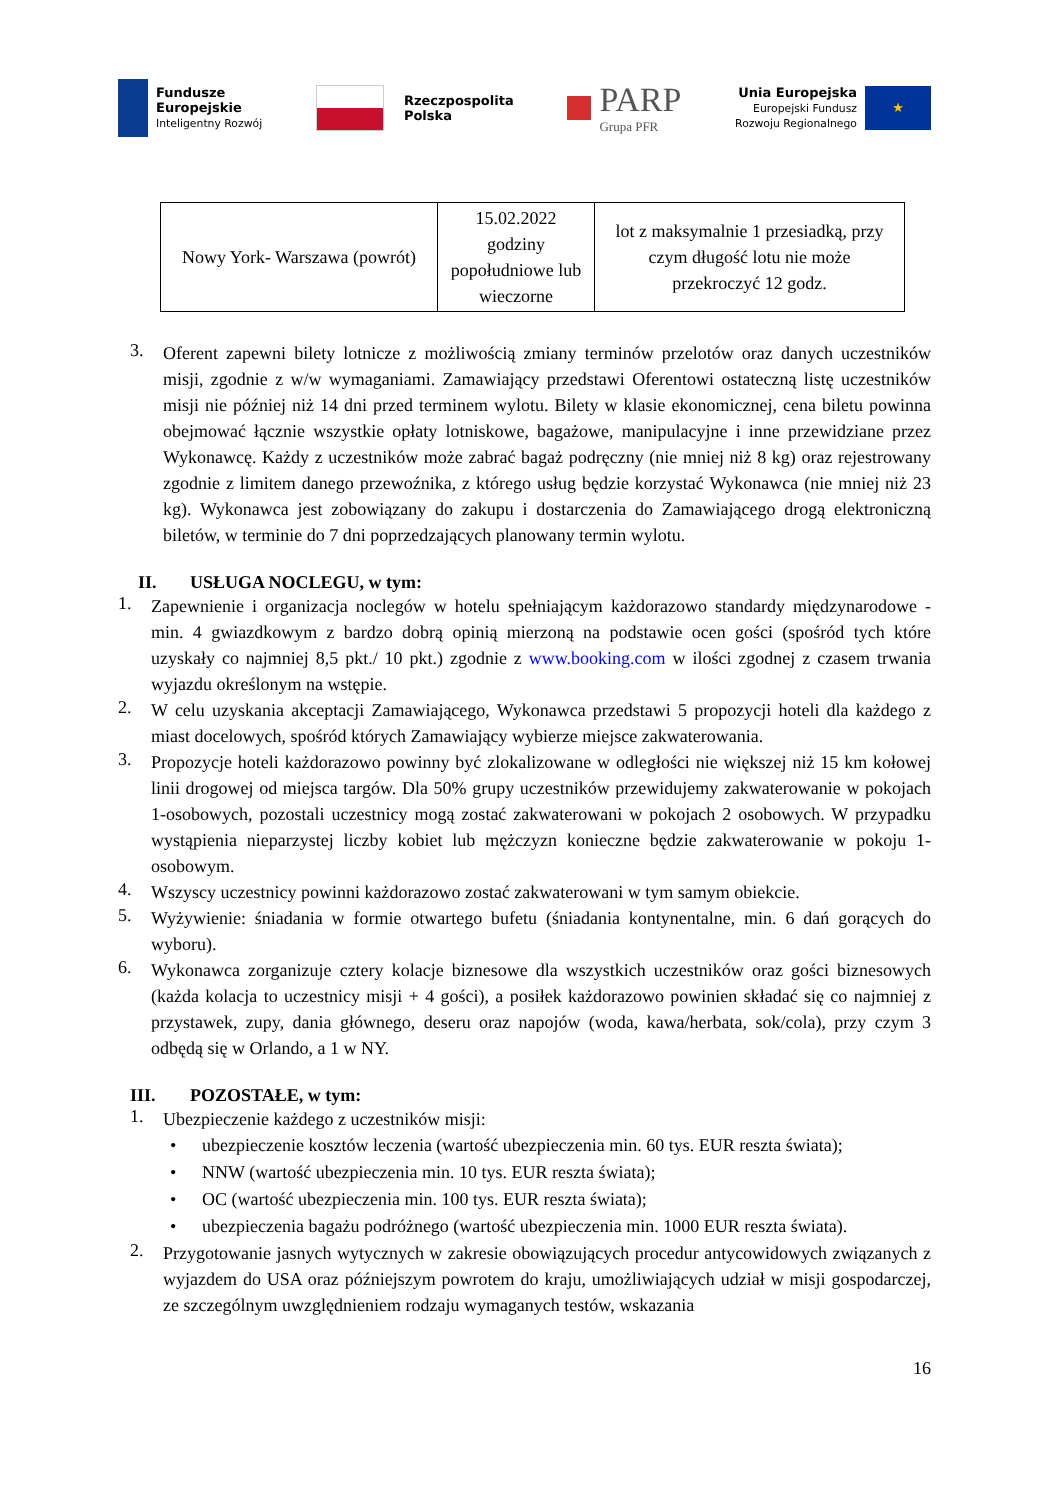Fundusze
Europejskie
Inteligentny Rozwój
Rzeczpospolita
Polska
PARP
Grupa PFR
Unia Europejska
Europejski Fundusz
Rozwoju Regionalnego
★
| Nowy York- Warszawa (powrót) | 15.02.2022 godziny popołudniowe lub wieczorne | lot z maksymalnie 1 przesiadką, przy czym długość lotu nie może przekroczyć 12 godz. |
3.
Oferent zapewni bilety lotnicze z możliwością zmiany terminów przelotów oraz danych uczestników misji, zgodnie z w/w wymaganiami. Zamawiający przedstawi Oferentowi ostateczną listę uczestników misji nie później niż 14 dni przed terminem wylotu. Bilety w klasie ekonomicznej, cena biletu powinna obejmować łącznie wszystkie opłaty lotniskowe, bagażowe, manipulacyjne i inne przewidziane przez Wykonawcę. Każdy z uczestników może zabrać bagaż podręczny (nie mniej niż 8 kg) oraz rejestrowany zgodnie z limitem danego przewoźnika, z którego usług będzie korzystać Wykonawca (nie mniej niż 23 kg). Wykonawca jest zobowiązany do zakupu i dostarczenia do Zamawiającego drogą elektroniczną biletów, w terminie do 7 dni poprzedzających planowany termin wylotu.
II. USŁUGA NOCLEGU, w tym:
1.
Zapewnienie i organizacja noclegów w hotelu spełniającym każdorazowo standardy międzynarodowe - min. 4 gwiazdkowym z bardzo dobrą opinią mierzoną na podstawie ocen gości (spośród tych które uzyskały co najmniej 8,5 pkt./ 10 pkt.) zgodnie z www.booking.com w ilości zgodnej z czasem trwania wyjazdu określonym na wstępie.
2.
W celu uzyskania akceptacji Zamawiającego, Wykonawca przedstawi 5 propozycji hoteli dla każdego z miast docelowych, spośród których Zamawiający wybierze miejsce zakwaterowania.
3.
Propozycje hoteli każdorazowo powinny być zlokalizowane w odległości nie większej niż 15 km kołowej linii drogowej od miejsca targów. Dla 50% grupy uczestników przewidujemy zakwaterowanie w pokojach 1-osobowych, pozostali uczestnicy mogą zostać zakwaterowani w pokojach 2 osobowych. W przypadku wystąpienia nieparzystej liczby kobiet lub mężczyzn konieczne będzie zakwaterowanie w pokoju 1-osobowym.
4.
Wszyscy uczestnicy powinni każdorazowo zostać zakwaterowani w tym samym obiekcie.
5.
Wyżywienie: śniadania w formie otwartego bufetu (śniadania kontynentalne, min. 6 dań gorących do wyboru).
6.
Wykonawca zorganizuje cztery kolacje biznesowe dla wszystkich uczestników oraz gości biznesowych (każda kolacja to uczestnicy misji + 4 gości), a posiłek każdorazowo powinien składać się co najmniej z przystawek, zupy, dania głównego, deseru oraz napojów (woda, kawa/herbata, sok/cola), przy czym 3 odbędą się w Orlando, a 1 w NY.
III. POZOSTAŁE, w tym:
1.
Ubezpieczenie każdego z uczestników misji:
• ubezpieczenie kosztów leczenia (wartość ubezpieczenia min. 60 tys. EUR reszta świata);
• NNW (wartość ubezpieczenia min. 10 tys. EUR reszta świata);
• OC (wartość ubezpieczenia min. 100 tys. EUR reszta świata);
• ubezpieczenia bagażu podróżnego (wartość ubezpieczenia min. 1000 EUR reszta świata).
2.
Przygotowanie jasnych wytycznych w zakresie obowiązujących procedur antycowidowych związanych z wyjazdem do USA oraz późniejszym powrotem do kraju, umożliwiających udział w misji gospodarczej, ze szczególnym uwzględnieniem rodzaju wymaganych testów, wskazania
16